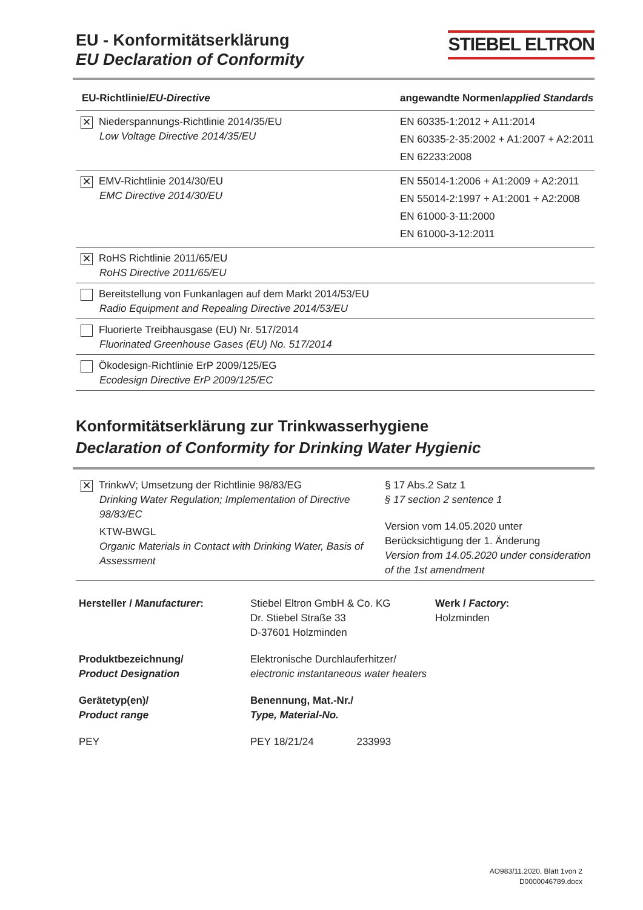EU - Konformitätserklärung
EU Declaration of Conformity
STIEBEL ELTRON
| EU-Richtlinie/ EU-Directive | angewandte Normen/ applied Standards |
| --- | --- |
| ✕ Niederspannungs-Richtlinie 2014/35/EU Low Voltage Directive 2014/35/EU | EN 60335-1:2012 + A11:2014 EN 60335-2-35:2002 + A1:2007 + A2:2011 EN 62233:2008 |
| ✕ EMV-Richtlinie 2014/30/EU EMC Directive 2014/30/EU | EN 55014-1:2006 + A1:2009 + A2:2011 EN 55014-2:1997 + A1:2001 + A2:2008 EN 61000-3-11:2000 EN 61000-3-12:2011 |
| ✕ RoHS Richtlinie 2011/65/EU RoHS Directive 2011/65/EU | |
| Bereitstellung von Funkanlagen auf dem Markt 2014/53/EU Radio Equipment and Repealing Directive 2014/53/EU | |
| Fluorierte Treibhausgase (EU) Nr. 517/2014 Fluorinated Greenhouse Gases (EU) No. 517/2014 | |
| Ökodesign-Richtlinie ErP 2009/125/EG Ecodesign Directive ErP 2009/125/EC | |
Konformitätserklärung zur Trinkwasserhygiene
Declaration of Conformity for Drinking Water Hygienic
| ✕ TrinkwV; Umsetzung der Richtlinie 98/83/EG Drinking Water Regulation; Implementation of Directive 98/83/EC KTW-BWGL Organic Materials in Contact with Drinking Water, Basis of Assessment | § 17 Abs.2 Satz 1 § 17 section 2 sentence 1 Version vom 14.05.2020 unter Berücksichtigung der 1. Änderung Version from 14.05.2020 under consideration of the 1st amendment |
Hersteller / Manufacturer:
Stiebel Eltron GmbH & Co. KG
Dr. Stiebel Straße 33
D-37601 Holzminden
Werk / Factory:
Holzminden
Produktbezeichnung/
Product Designation
Elektronische Durchlauferhitzer/
electronic instantaneous water heaters
Gerätetyp(en)/
Product range
Benennung, Mat.-Nr./
Type, Material-No.
PEY
PEY 18/21/24 233993
AO983/11.2020, Blatt 1von 2
D0000046789.docx